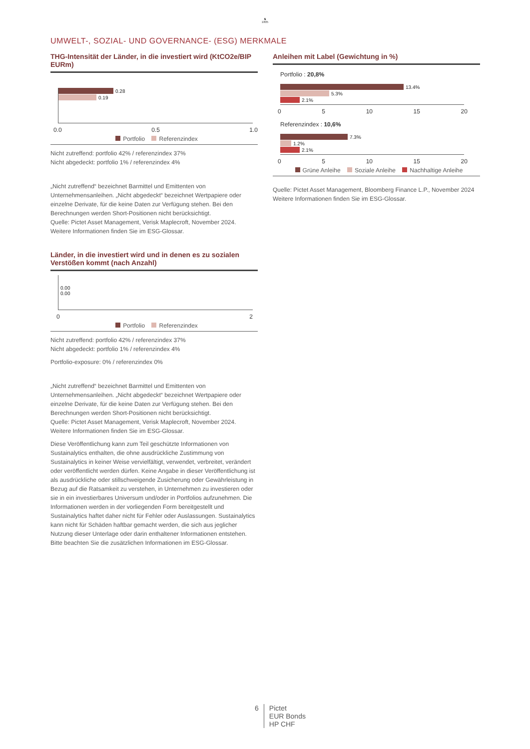♞
1805
UMWELT-, SOZIAL- UND GOVERNANCE- (ESG) MERKMALE
THG-Intensität der Länder, in die investiert wird (KtCO2e/BIP EURm)
0.28
0.19
0.0 0.5 1.0
Portfolio Referenzindex
Nicht zutreffend: portfolio 42% / referenzindex 37%
Nicht abgedeckt: portfolio 1% / referenzindex 4%
„Nicht zutreffend“ bezeichnet Barmittel und Emittenten von Unternehmensanleihen. „Nicht abgedeckt“ bezeichnet Wertpapiere oder einzelne Derivate, für die keine Daten zur Verfügung stehen. Bei den Berechnungen werden Short-Positionen nicht berücksichtigt.
Quelle: Pictet Asset Management, Verisk Maplecroft, November 2024.
Weitere Informationen finden Sie im ESG-Glossar.
Länder, in die investiert wird und in denen es zu sozialen Verstößen kommt (nach Anzahl)
0.00
0.00
0 2
Portfolio Referenzindex
Nicht zutreffend: portfolio 42% / referenzindex 37%
Nicht abgedeckt: portfolio 1% / referenzindex 4%
Portfolio-exposure: 0% / referenzindex 0%
„Nicht zutreffend“ bezeichnet Barmittel und Emittenten von Unternehmensanleihen. „Nicht abgedeckt“ bezeichnet Wertpapiere oder einzelne Derivate, für die keine Daten zur Verfügung stehen. Bei den Berechnungen werden Short-Positionen nicht berücksichtigt.
Quelle: Pictet Asset Management, Verisk Maplecroft, November 2024.
Weitere Informationen finden Sie im ESG-Glossar.
Diese Veröffentlichung kann zum Teil geschützte Informationen von Sustainalytics enthalten, die ohne ausdrückliche Zustimmung von Sustainalytics in keiner Weise vervielfältigt, verwendet, verbreitet, verändert oder veröffentlicht werden dürfen. Keine Angabe in dieser Veröffentlichung ist als ausdrückliche oder stillschweigende Zusicherung oder Gewährleistung in Bezug auf die Ratsamkeit zu verstehen, in Unternehmen zu investieren oder sie in ein investierbares Universum und/oder in Portfolios aufzunehmen. Die Informationen werden in der vorliegenden Form bereitgestellt und Sustainalytics haftet daher nicht für Fehler oder Auslassungen. Sustainalytics kann nicht für Schäden haftbar gemacht werden, die sich aus jeglicher Nutzung dieser Unterlage oder darin enthaltener Informationen entstehen.
Bitte beachten Sie die zusätzlichen Informationen im ESG-Glossar.
Anleihen mit Label (Gewichtung in %)
Portfolio : 20,8%
13.4%
5.3%
2.1%
0 5 10 15 20
Referenzindex : 10,6%
7.3%
1.2%
2.1%
0 5 10 15 20
Grüne Anleihe Soziale Anleihe Nachhaltige Anleihe
Quelle: Pictet Asset Management, Bloomberg Finance L.P., November 2024 Weitere Informationen finden Sie im ESG-Glossar.
6 Pictet
EUR Bonds
HP CHF